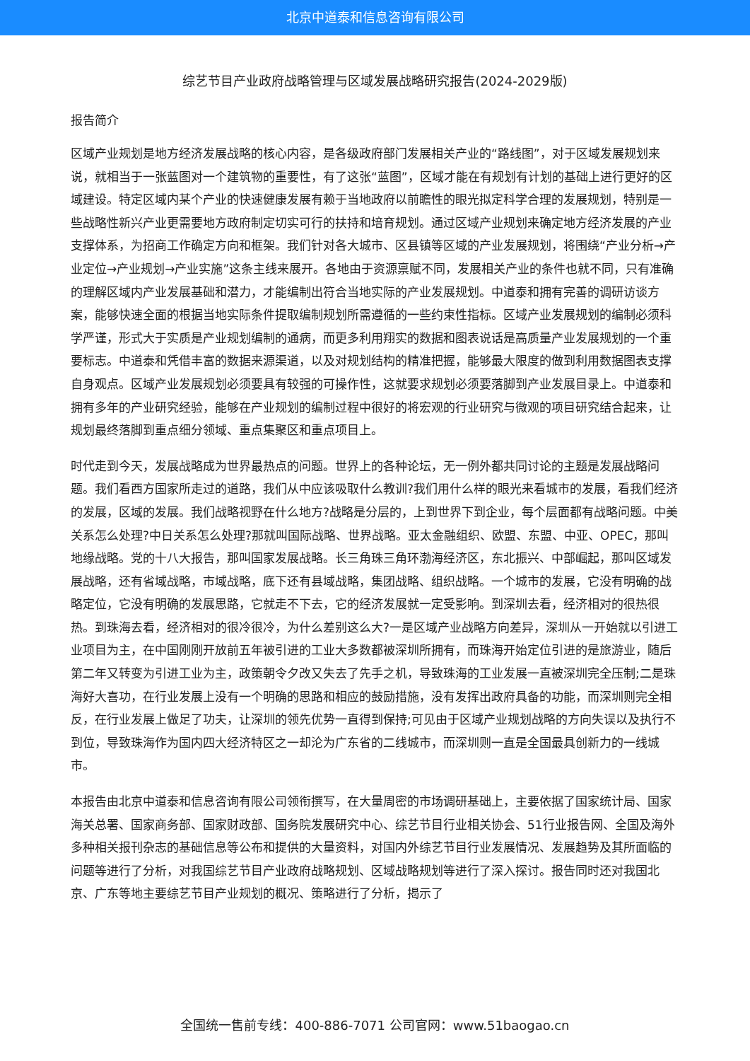北京中道泰和信息咨询有限公司
综艺节目产业政府战略管理与区域发展战略研究报告(2024-2029版)
报告简介
区域产业规划是地方经济发展战略的核心内容，是各级政府部门发展相关产业的“路线图”，对于区域发展规划来说，就相当于一张蓝图对一个建筑物的重要性，有了这张“蓝图”，区域才能在有规划有计划的基础上进行更好的区域建设。特定区域内某个产业的快速健康发展有赖于当地政府以前瞻性的眼光拟定科学合理的发展规划，特别是一些战略性新兴产业更需要地方政府制定切实可行的扶持和培育规划。通过区域产业规划来确定地方经济发展的产业支撑体系，为招商工作确定方向和框架。我们针对各大城市、区县镇等区域的产业发展规划，将围绕“产业分析→产业定位→产业规划→产业实施”这条主线来展开。各地由于资源禀赋不同，发展相关产业的条件也就不同，只有准确的理解区域内产业发展基础和潜力，才能编制出符合当地实际的产业发展规划。中道泰和拥有完善的调研访谈方案，能够快速全面的根据当地实际条件提取编制规划所需遵循的一些约束性指标。区域产业发展规划的编制必须科学严谨，形式大于实质是产业规划编制的通病，而更多利用翔实的数据和图表说话是高质量产业发展规划的一个重要标志。中道泰和凭借丰富的数据来源渠道，以及对规划结构的精准把握，能够最大限度的做到利用数据图表支撑自身观点。区域产业发展规划必须要具有较强的可操作性，这就要求规划必须要落脚到产业发展目录上。中道泰和拥有多年的产业研究经验，能够在产业规划的编制过程中很好的将宏观的行业研究与微观的项目研究结合起来，让规划最终落脚到重点细分领域、重点集聚区和重点项目上。
时代走到今天，发展战略成为世界最热点的问题。世界上的各种论坛，无一例外都共同讨论的主题是发展战略问题。我们看西方国家所走过的道路，我们从中应该吸取什么教训?我们用什么样的眼光来看城市的发展，看我们经济的发展，区域的发展。我们战略视野在什么地方?战略是分层的，上到世界下到企业，每个层面都有战略问题。中美关系怎么处理?中日关系怎么处理?那就叫国际战略、世界战略。亚太金融组织、欧盟、东盟、中亚、OPEC，那叫地缘战略。党的十八大报告，那叫国家发展战略。长三角珠三角环渤海经济区，东北振兴、中部崛起，那叫区域发展战略，还有省域战略，市域战略，底下还有县域战略，集团战略、组织战略。一个城市的发展，它没有明确的战略定位，它没有明确的发展思路，它就走不下去，它的经济发展就一定受影响。到深圳去看，经济相对的很热很热。到珠海去看，经济相对的很冷很冷，为什么差别这么大?一是区域产业战略方向差异，深圳从一开始就以引进工业项目为主，在中国刚刚开放前五年被引进的工业大多数都被深圳所拥有，而珠海开始定位引进的是旅游业，随后第二年又转变为引进工业为主，政策朝令夕改又失去了先手之机，导致珠海的工业发展一直被深圳完全压制;二是珠海好大喜功，在行业发展上没有一个明确的思路和相应的鼓励措施，没有发挥出政府具备的功能，而深圳则完全相反，在行业发展上做足了功夫，让深圳的领先优势一直得到保持;可见由于区域产业规划战略的方向失误以及执行不到位，导致珠海作为国内四大经济特区之一却沦为广东省的二线城市，而深圳则一直是全国最具创新力的一线城市。
本报告由北京中道泰和信息咨询有限公司领衔撰写，在大量周密的市场调研基础上，主要依据了国家统计局、国家海关总署、国家商务部、国家财政部、国务院发展研究中心、综艺节目行业相关协会、51行业报告网、全国及海外多种相关报刊杂志的基础信息等公布和提供的大量资料，对国内外综艺节目行业发展情况、发展趋势及其所面临的问题等进行了分析，对我国综艺节目产业政府战略规划、区域战略规划等进行了深入探讨。报告同时还对我国北京、广东等地主要综艺节目产业规划的概况、策略进行了分析，揭示了
全国统一售前专线：400-886-7071 公司官网：www.51baogao.cn